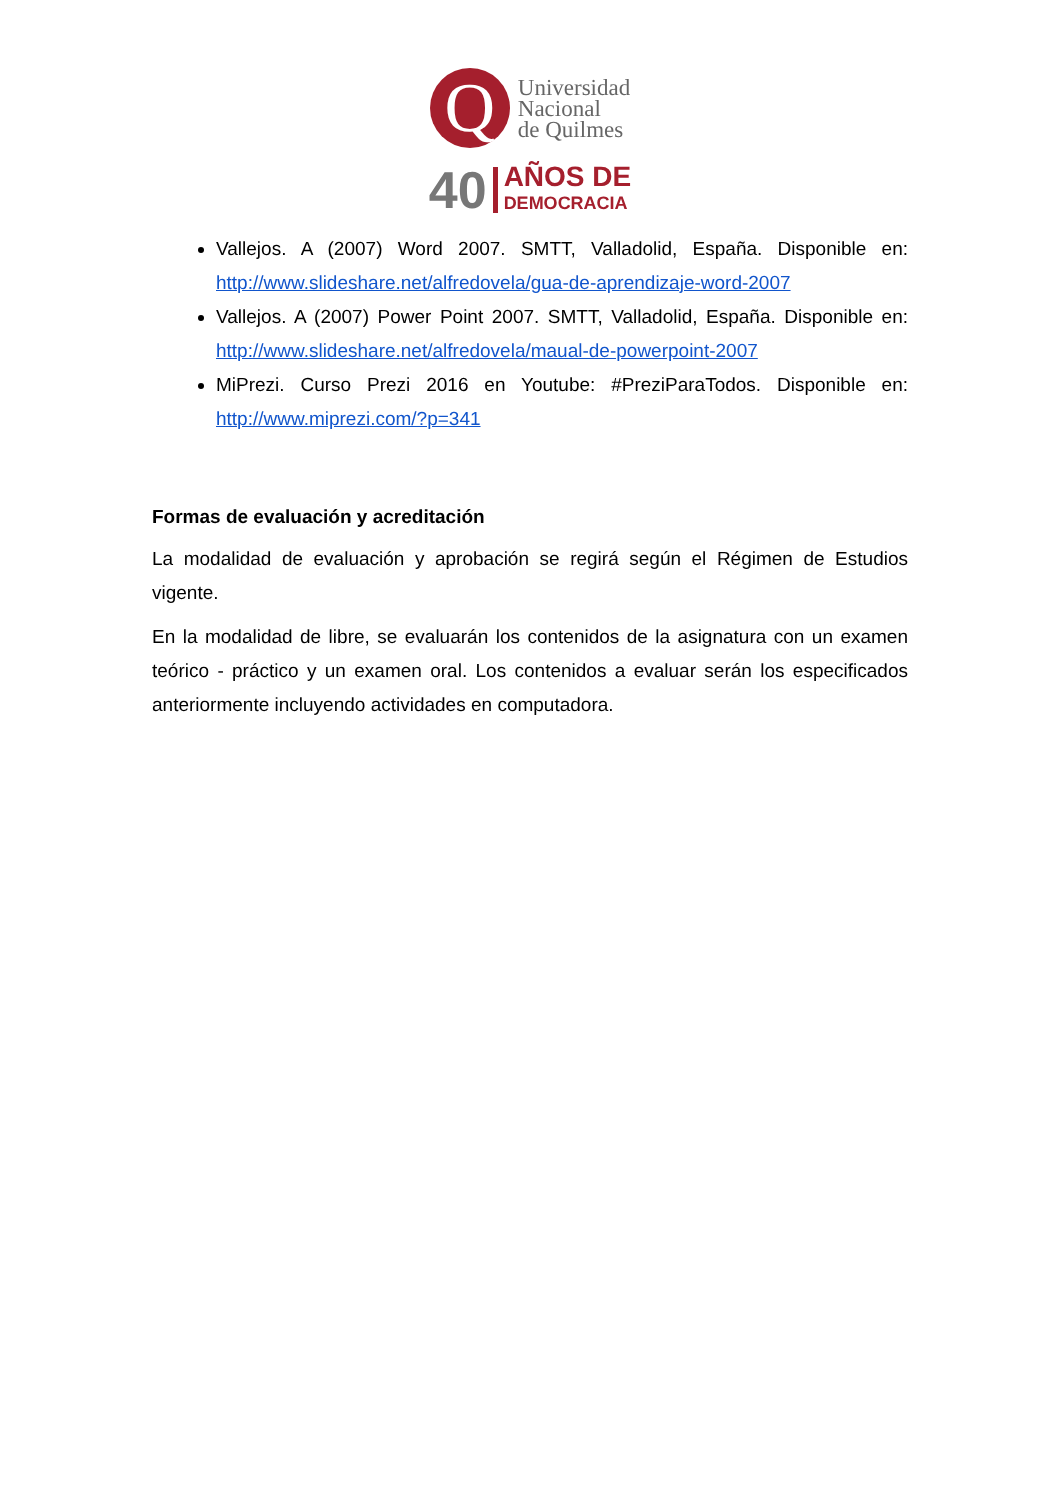Q
Universidad
Nacional
de Quilmes
40
AÑOS DE
DEMOCRACIA
Vallejos. A (2007) Word 2007. SMTT, Valladolid, España. Disponible en: http://www.slideshare.net/alfredovela/gua-de-aprendizaje-word-2007
Vallejos. A (2007) Power Point 2007. SMTT, Valladolid, España. Disponible en: http://www.slideshare.net/alfredovela/maual-de-powerpoint-2007
MiPrezi. Curso Prezi 2016 en Youtube: #PreziParaTodos. Disponible en: http://www.miprezi.com/?p=341
Formas de evaluación y acreditación
La modalidad de evaluación y aprobación se regirá según el Régimen de Estudios vigente.
En la modalidad de libre, se evaluarán los contenidos de la asignatura con un examen teórico - práctico y un examen oral. Los contenidos a evaluar serán los especificados anteriormente incluyendo actividades en computadora.